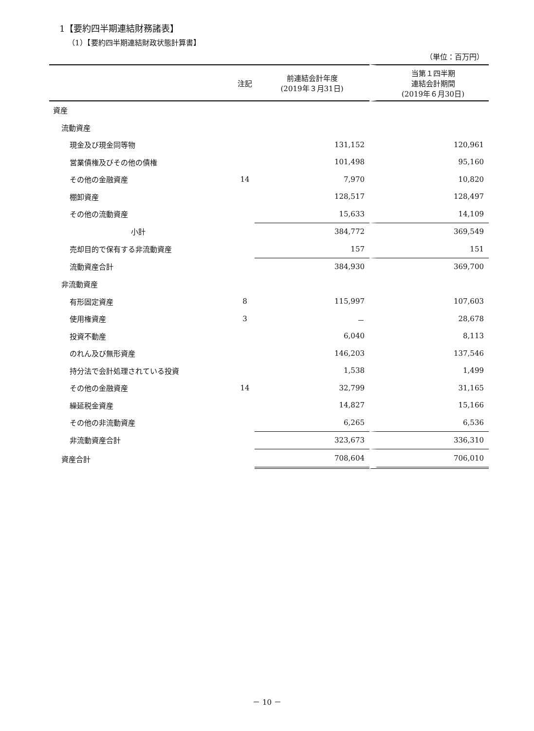1【要約四半期連結財務諸表】
（1）【要約四半期連結財政状態計算書】
（単位：百万円）
| | 注記 | 前連結会計年度 (2019年３月31日) | 当第１四半期 連結会計期間 (2019年６月30日) |
| --- | --- | --- | --- |
| 資産 | | | |
| 流動資産 | | | |
| 現金及び現金同等物 | | 131,152 | 120,961 |
| 営業債権及びその他の債権 | | 101,498 | 95,160 |
| その他の金融資産 | 14 | 7,970 | 10,820 |
| 棚卸資産 | | 128,517 | 128,497 |
| その他の流動資産 | | 15,633 | 14,109 |
| 小計 | | 384,772 | 369,549 |
| 売却目的で保有する非流動資産 | | 157 | 151 |
| 流動資産合計 | | 384,930 | 369,700 |
| 非流動資産 | | | |
| 有形固定資産 | 8 | 115,997 | 107,603 |
| 使用権資産 | 3 | － | 28,678 |
| 投資不動産 | | 6,040 | 8,113 |
| のれん及び無形資産 | | 146,203 | 137,546 |
| 持分法で会計処理されている投資 | | 1,538 | 1,499 |
| その他の金融資産 | 14 | 32,799 | 31,165 |
| 繰延税金資産 | | 14,827 | 15,166 |
| その他の非流動資産 | | 6,265 | 6,536 |
| 非流動資産合計 | | 323,673 | 336,310 |
| 資産合計 | | 708,604 | 706,010 |
－ 10 －